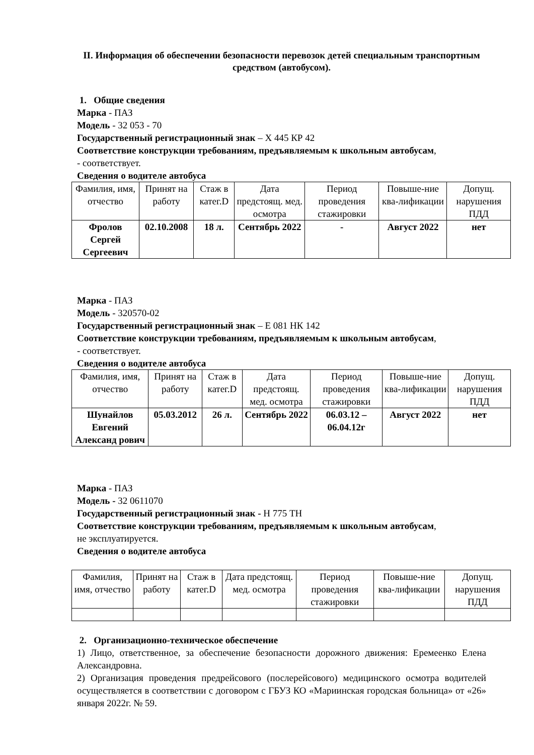II. Информация об обеспечении безопасности перевозок детей специальным транспортным средством (автобусом).
1. Общие сведения
Марка - ПАЗ
Модель - 32 053 - 70
Государственный регистрационный знак – Х 445 КР 42
Соответствие конструкции требованиям, предъявляемым к школьным автобусам,
- соответствует.
Сведения о водителе автобуса
| Фамилия, имя, отчество | Принят на работу | Стаж в катег.D | Дата предстоящ. мед. осмотра | Период проведения стажировки | Повыше-ние ква-лификации | Допущ. нарушения ПДД |
| --- | --- | --- | --- | --- | --- | --- |
| Фролов Сергей Сергеевич | 02.10.2008 | 18 л. | Сентябрь 2022 | - | Август 2022 | нет |
Марка - ПАЗ
Модель - 320570-02
Государственный регистрационный знак – Е 081 НК 142
Соответствие конструкции требованиям, предъявляемым к школьным автобусам,
- соответствует.
Сведения о водителе автобуса
| Фамилия, имя, отчество | Принят на работу | Стаж в катег.D | Дата предстоящ. мед. осмотра | Период проведения стажировки | Повыше-ние ква-лификации | Допущ. нарушения ПДД |
| --- | --- | --- | --- | --- | --- | --- |
| Шунайлов Евгений Александ рович | 05.03.2012 | 26 л. | Сентябрь 2022 | 06.03.12 – 06.04.12г | Август 2022 | нет |
Марка - ПАЗ
Модель - 32 0611070
Государственный регистрационный знак - Н 775 ТН
Соответствие конструкции требованиям, предъявляемым к школьным автобусам,
не эксплуатируется.
Сведения о водителе автобуса
| Фамилия, имя, отчество | Принят на работу | Стаж в катег.D | Дата предстоящ. мед. осмотра | Период проведения стажировки | Повыше-ние ква-лификации | Допущ. нарушения ПДД |
| --- | --- | --- | --- | --- | --- | --- |
2. Организационно-техническое обеспечение
1) Лицо, ответственное, за обеспечение безопасности дорожного движения: Еремеенко Елена Александровна.
2) Организация проведения предрейсового (послерейсового) медицинского осмотра водителей осуществляется в соответствии с договором с ГБУЗ КО «Мариинская городская больница» от «26» января 2022г. № 59.